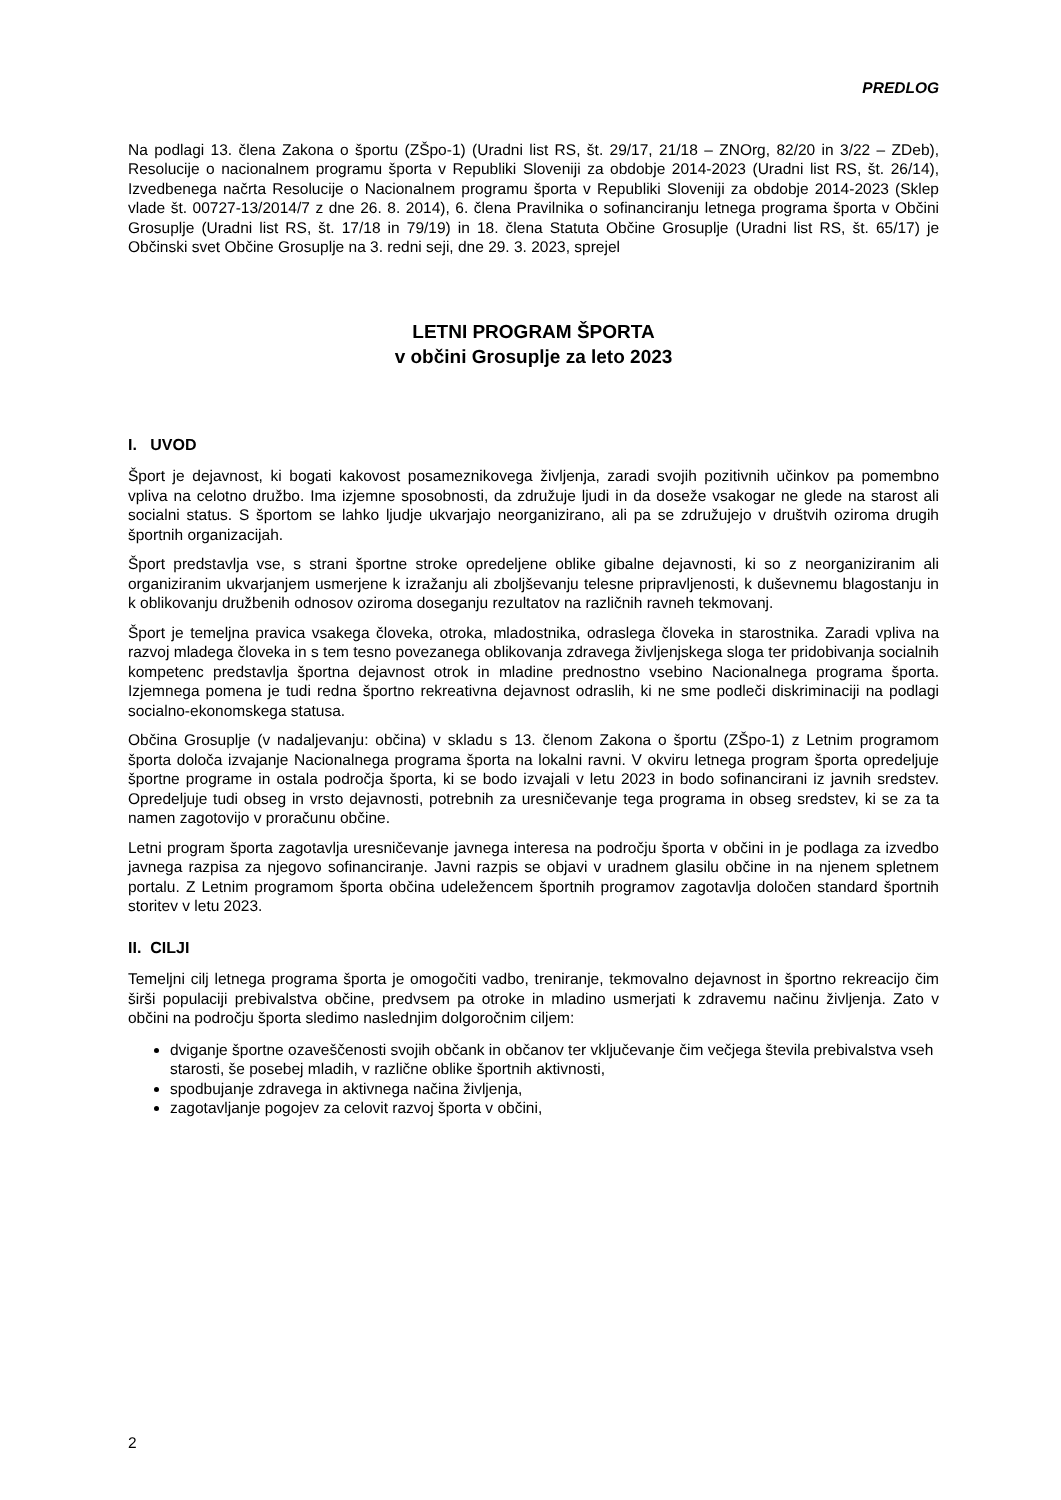PREDLOG
Na podlagi 13. člena Zakona o športu (ZŠpo-1) (Uradni list RS, št. 29/17, 21/18 – ZNOrg, 82/20 in 3/22 – ZDeb), Resolucije o nacionalnem programu športa v Republiki Sloveniji za obdobje 2014-2023 (Uradni list RS, št. 26/14), Izvedbenega načrta Resolucije o Nacionalnem programu športa v Republiki Sloveniji za obdobje 2014-2023 (Sklep vlade št. 00727-13/2014/7 z dne 26. 8. 2014), 6. člena Pravilnika o sofinanciranju letnega programa športa v Občini Grosuplje (Uradni list RS, št. 17/18 in 79/19) in 18. člena Statuta Občine Grosuplje (Uradni list RS, št. 65/17) je Občinski svet Občine Grosuplje na 3. redni seji, dne 29. 3. 2023, sprejel
LETNI PROGRAM ŠPORTA
v občini Grosuplje za leto 2023
I. UVOD
Šport je dejavnost, ki bogati kakovost posameznikovega življenja, zaradi svojih pozitivnih učinkov pa pomembno vpliva na celotno družbo. Ima izjemne sposobnosti, da združuje ljudi in da doseže vsakogar ne glede na starost ali socialni status. S športom se lahko ljudje ukvarjajo neorganizirano, ali pa se združujejo v društvih oziroma drugih športnih organizacijah.
Šport predstavlja vse, s strani športne stroke opredeljene oblike gibalne dejavnosti, ki so z neorganiziranim ali organiziranim ukvarjanjem usmerjene k izražanju ali zboljševanju telesne pripravljenosti, k duševnemu blagostanju in k oblikovanju družbenih odnosov oziroma doseganju rezultatov na različnih ravneh tekmovanj.
Šport je temeljna pravica vsakega človeka, otroka, mladostnika, odraslega človeka in starostnika. Zaradi vpliva na razvoj mladega človeka in s tem tesno povezanega oblikovanja zdravega življenjskega sloga ter pridobivanja socialnih kompetenc predstavlja športna dejavnost otrok in mladine prednostno vsebino Nacionalnega programa športa. Izjemnega pomena je tudi redna športno rekreativna dejavnost odraslih, ki ne sme podleči diskriminaciji na podlagi socialno-ekonomskega statusa.
Občina Grosuplje (v nadaljevanju: občina) v skladu s 13. členom Zakona o športu (ZŠpo-1) z Letnim programom športa določa izvajanje Nacionalnega programa športa na lokalni ravni. V okviru letnega program športa opredeljuje športne programe in ostala področja športa, ki se bodo izvajali v letu 2023 in bodo sofinancirani iz javnih sredstev. Opredeljuje tudi obseg in vrsto dejavnosti, potrebnih za uresničevanje tega programa in obseg sredstev, ki se za ta namen zagotovijo v proračunu občine.
Letni program športa zagotavlja uresničevanje javnega interesa na področju športa v občini in je podlaga za izvedbo javnega razpisa za njegovo sofinanciranje. Javni razpis se objavi v uradnem glasilu občine in na njenem spletnem portalu. Z Letnim programom športa občina udeležencem športnih programov zagotavlja določen standard športnih storitev v letu 2023.
II. CILJI
Temeljni cilj letnega programa športa je omogočiti vadbo, treniranje, tekmovalno dejavnost in športno rekreacijo čim širši populaciji prebivalstva občine, predvsem pa otroke in mladino usmerjati k zdravemu načinu življenja. Zato v občini na področju športa sledimo naslednjim dolgoročnim ciljem:
dviganje športne ozaveščenosti svojih občank in občanov ter vključevanje čim večjega števila prebivalstva vseh starosti, še posebej mladih, v različne oblike športnih aktivnosti,
spodbujanje zdravega in aktivnega načina življenja,
zagotavljanje pogojev za celovit razvoj športa v občini,
2